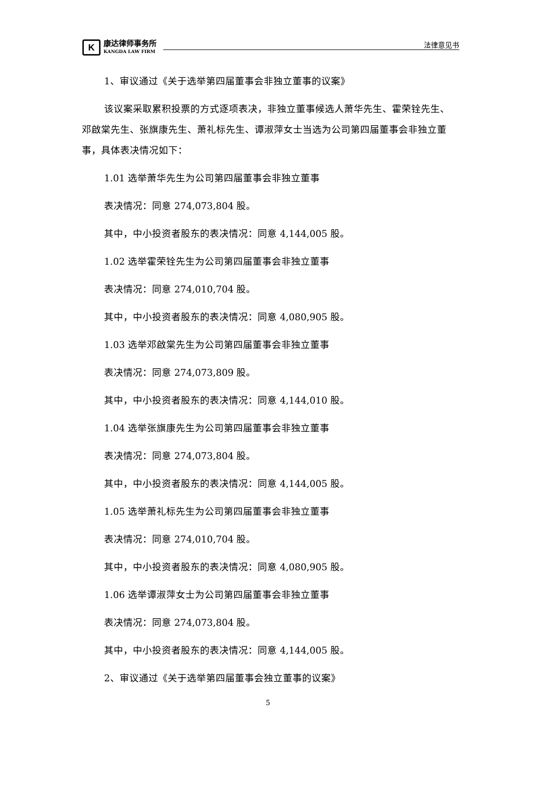K
康达律师事务所
KANGDA LAW FIRM
法律意见书
1、审议通过《关于选举第四届董事会非独立董事的议案》
该议案采取累积投票的方式逐项表决，非独立董事候选人萧华先生、霍荣铨先生、邓啟棠先生、张旗康先生、萧礼标先生、谭淑萍女士当选为公司第四届董事会非独立董事，具体表决情况如下：
1.01 选举萧华先生为公司第四届董事会非独立董事
表决情况：同意 274,073,804 股。
其中，中小投资者股东的表决情况：同意 4,144,005 股。
1.02 选举霍荣铨先生为公司第四届董事会非独立董事
表决情况：同意 274,010,704 股。
其中，中小投资者股东的表决情况：同意 4,080,905 股。
1.03 选举邓啟棠先生为公司第四届董事会非独立董事
表决情况：同意 274,073,809 股。
其中，中小投资者股东的表决情况：同意 4,144,010 股。
1.04 选举张旗康先生为公司第四届董事会非独立董事
表决情况：同意 274,073,804 股。
其中，中小投资者股东的表决情况：同意 4,144,005 股。
1.05 选举萧礼标先生为公司第四届董事会非独立董事
表决情况：同意 274,010,704 股。
其中，中小投资者股东的表决情况：同意 4,080,905 股。
1.06 选举谭淑萍女士为公司第四届董事会非独立董事
表决情况：同意 274,073,804 股。
其中，中小投资者股东的表决情况：同意 4,144,005 股。
2、审议通过《关于选举第四届董事会独立董事的议案》
5